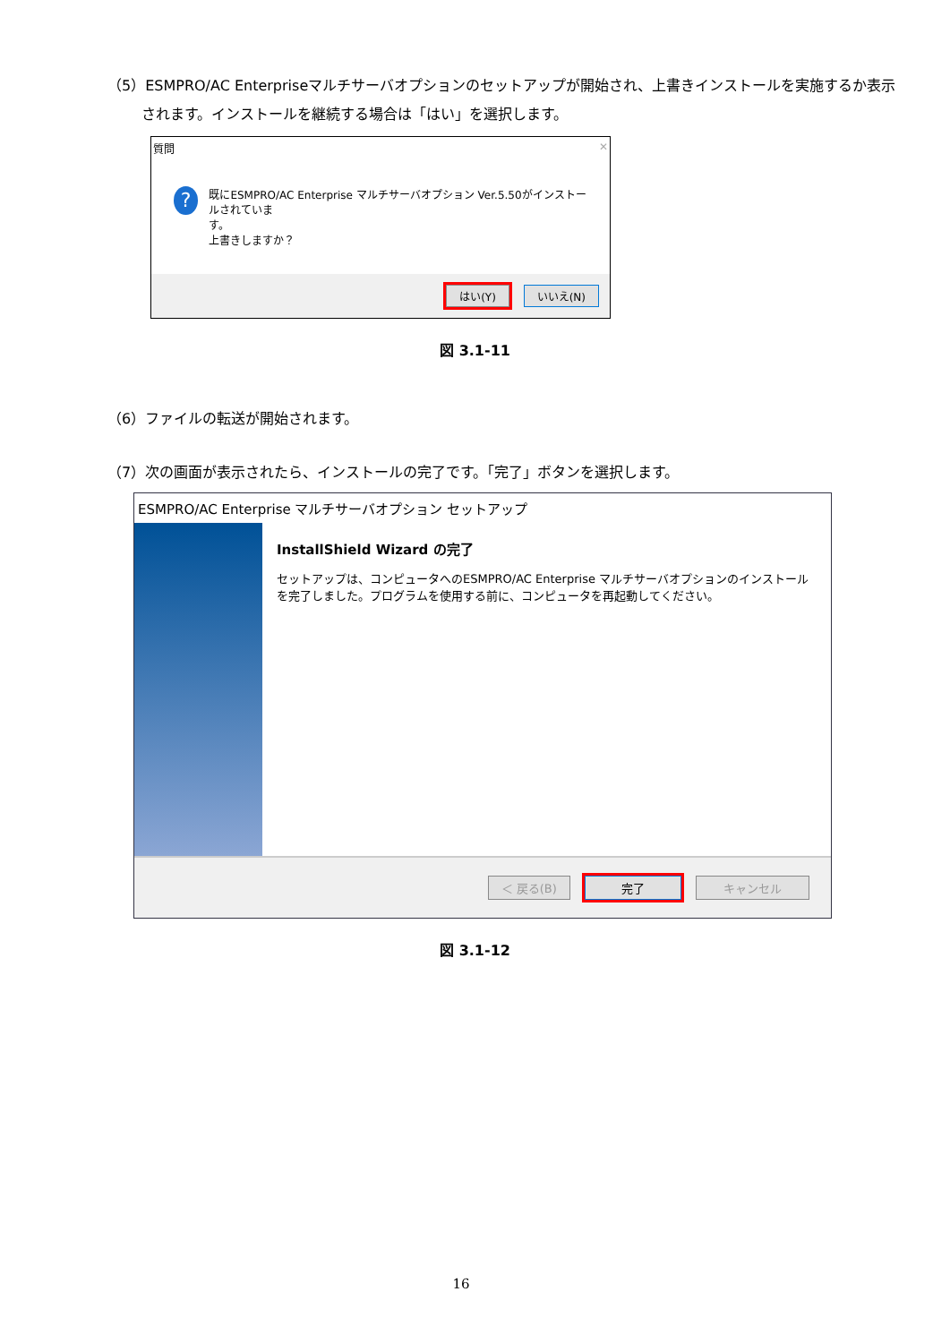（5）ESMPRO/AC Enterpriseマルチサーバオプションのセットアップが開始され、上書きインストールを実施するか表示
されます。インストールを継続する場合は「はい」を選択します。
質問 ✕
?
既にESMPRO/AC Enterprise マルチサーバオプション Ver.5.50がインストールされていま
す。
上書きしますか？
はい(Y) いいえ(N)
図 3.1-11
（6）ファイルの転送が開始されます。
（7）次の画面が表示されたら、インストールの完了です。「完了」ボタンを選択します。
ESMPRO/AC Enterprise マルチサーバオプション セットアップ
InstallShield Wizard の完了
セットアップは、コンピュータへのESMPRO/AC Enterprise マルチサーバオプションのインストールを完了しました。プログラムを使用する前に、コンピュータを再起動してください。
＜ 戻る(B) 完了 キャンセル
図 3.1-12
16